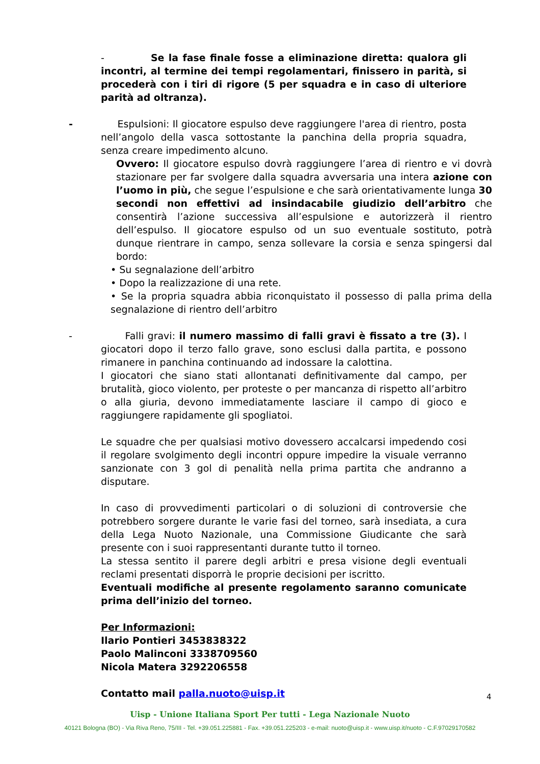- Se la fase finale fosse a eliminazione diretta: qualora gli incontri, al termine dei tempi regolamentari, finissero in parità, si procederà con i tiri di rigore (5 per squadra e in caso di ulteriore parità ad oltranza).
- Espulsioni: Il giocatore espulso deve raggiungere l'area di rientro, posta nell’angolo della vasca sottostante la panchina della propria squadra, senza creare impedimento alcuno.
Ovvero: Il giocatore espulso dovrà raggiungere l’area di rientro e vi dovrà stazionare per far svolgere dalla squadra avversaria una intera azione con l’uomo in più, che segue l’espulsione e che sarà orientativamente lunga 30 secondi non effettivi ad insindacabile giudizio dell’arbitro che consentirà l’azione successiva all’espulsione e autorizzerà il rientro dell’espulso. Il giocatore espulso od un suo eventuale sostituto, potrà dunque rientrare in campo, senza sollevare la corsia e senza spingersi dal bordo:
• Su segnalazione dell’arbitro
• Dopo la realizzazione di una rete.
• Se la propria squadra abbia riconquistato il possesso di palla prima della segnalazione di rientro dell’arbitro
- Falli gravi: il numero massimo di falli gravi è fissato a tre (3). I giocatori dopo il terzo fallo grave, sono esclusi dalla partita, e possono rimanere in panchina continuando ad indossare la calottina.
I giocatori che siano stati allontanati definitivamente dal campo, per brutalità, gioco violento, per proteste o per mancanza di rispetto all’arbitro o alla giuria, devono immediatamente lasciare il campo di gioco e raggiungere rapidamente gli spogliatoi.
Le squadre che per qualsiasi motivo dovessero accalcarsi impedendo cosi il regolare svolgimento degli incontri oppure impedire la visuale verranno sanzionate con 3 gol di penalità nella prima partita che andranno a disputare.
In caso di provvedimenti particolari o di soluzioni di controversie che potrebbero sorgere durante le varie fasi del torneo, sarà insediata, a cura della Lega Nuoto Nazionale, una Commissione Giudicante che sarà presente con i suoi rappresentanti durante tutto il torneo.
La stessa sentito il parere degli arbitri e presa visione degli eventuali reclami presentati disporrà le proprie decisioni per iscritto.
Eventuali modifiche al presente regolamento saranno comunicate prima dell’inizio del torneo.
Per Informazioni:
Ilario Pontieri 3453838322
Paolo Malinconi 3338709560
Nicola Matera 3292206558
Contatto mail palla.nuoto@uisp.it
4
Uisp - Unione Italiana Sport Per tutti - Lega Nazionale Nuoto
40121 Bologna (BO) - Via Riva Reno, 75/III - Tel. +39.051.225881 - Fax. +39.051.225203 - e-mail: nuoto@uisp.it - www.uisp.it/nuoto - C.F.97029170582